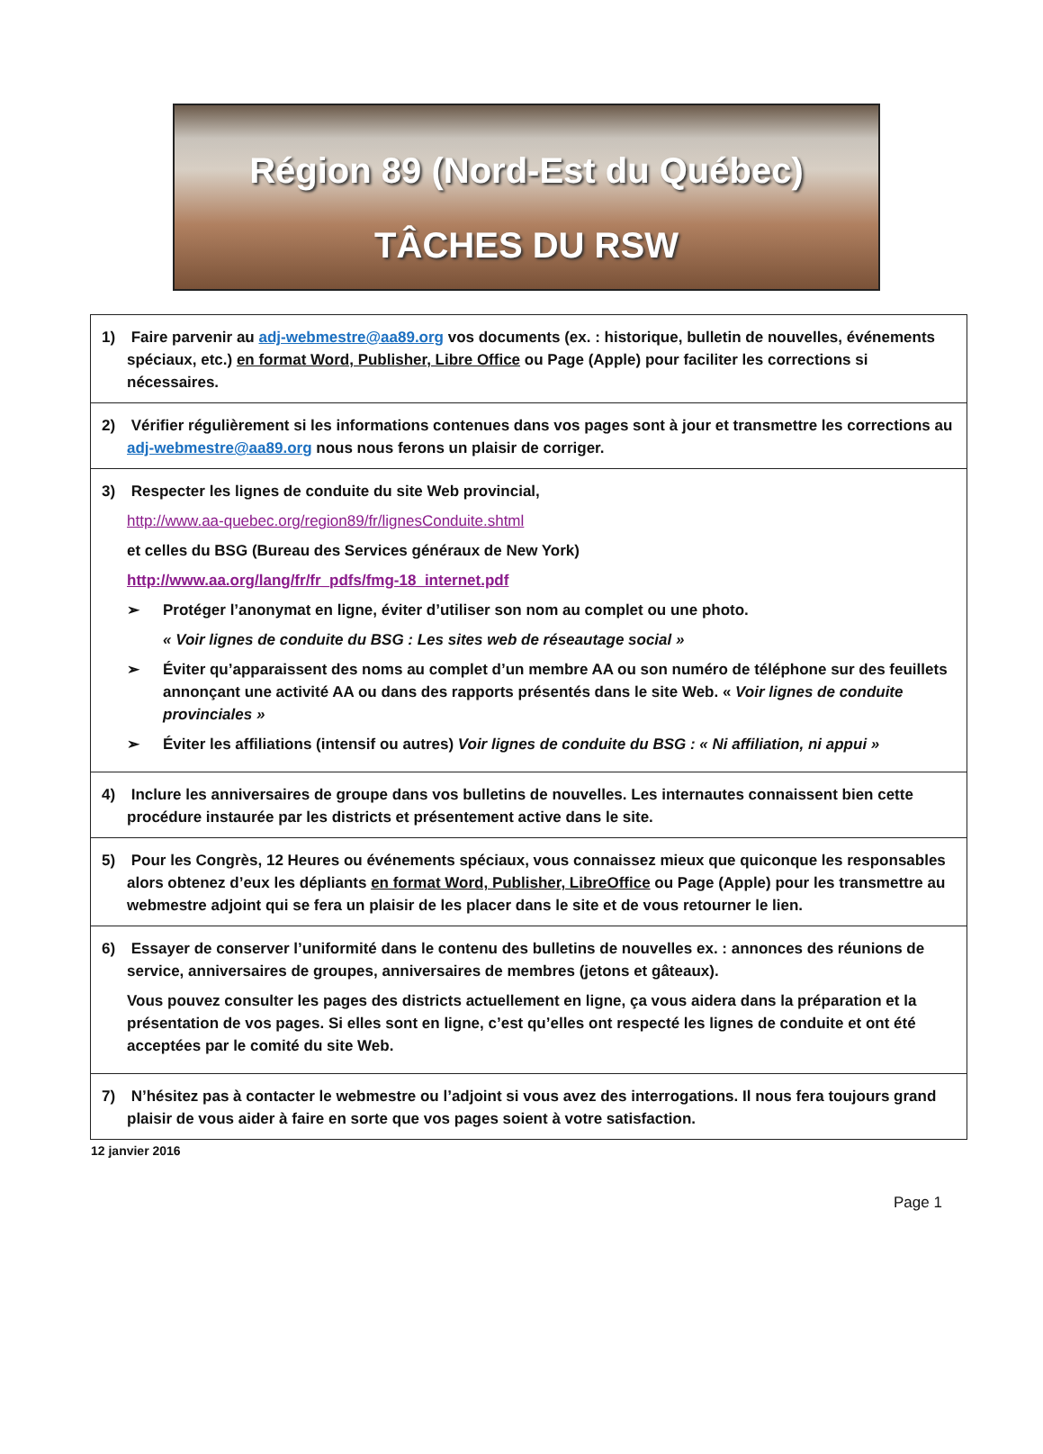Région 89 (Nord-Est du Québec)
TÂCHES DU RSW
| 1) Faire parvenir au adj-webmestre@aa89.org vos documents (ex. : historique, bulletin de nouvelles, événements spéciaux, etc.) en format Word, Publisher, Libre Office ou Page (Apple) pour faciliter les corrections si nécessaires. |
| 2) Vérifier régulièrement si les informations contenues dans vos pages sont à jour et transmettre les corrections au adj-webmestre@aa89.org nous nous ferons un plaisir de corriger. |
| 3) Respecter les lignes de conduite du site Web provincial, http://www.aa-quebec.org/region89/fr/lignesConduite.shtml et celles du BSG (Bureau des Services généraux de New York) http://www.aa.org/lang/fr/fr_pdfs/fmg-18_internet.pdf ➢ Protéger l’anonymat en ligne, éviter d’utiliser son nom au complet ou une photo. « Voir lignes de conduite du BSG : Les sites web de réseautage social » ➢ Éviter qu’apparaissent des noms au complet d’un membre AA ou son numéro de téléphone sur des feuillets annonçant une activité AA ou dans des rapports présentés dans le site Web. « Voir lignes de conduite provinciales » ➢ Éviter les affiliations (intensif ou autres) Voir lignes de conduite du BSG : « Ni affiliation, ni appui » |
| 4) Inclure les anniversaires de groupe dans vos bulletins de nouvelles. Les internautes connaissent bien cette procédure instaurée par les districts et présentement active dans le site. |
| 5) Pour les Congrès, 12 Heures ou événements spéciaux, vous connaissez mieux que quiconque les responsables alors obtenez d’eux les dépliants en format Word, Publisher, LibreOffice ou Page (Apple) pour les transmettre au webmestre adjoint qui se fera un plaisir de les placer dans le site et de vous retourner le lien. |
| 6) Essayer de conserver l’uniformité dans le contenu des bulletins de nouvelles ex. : annonces des réunions de service, anniversaires de groupes, anniversaires de membres (jetons et gâteaux). Vous pouvez consulter les pages des districts actuellement en ligne, ça vous aidera dans la préparation et la présentation de vos pages. Si elles sont en ligne, c’est qu’elles ont respecté les lignes de conduite et ont été acceptées par le comité du site Web. |
| 7) N’hésitez pas à contacter le webmestre ou l’adjoint si vous avez des interrogations. Il nous fera toujours grand plaisir de vous aider à faire en sorte que vos pages soient à votre satisfaction. |
12 janvier 2016
Page 1